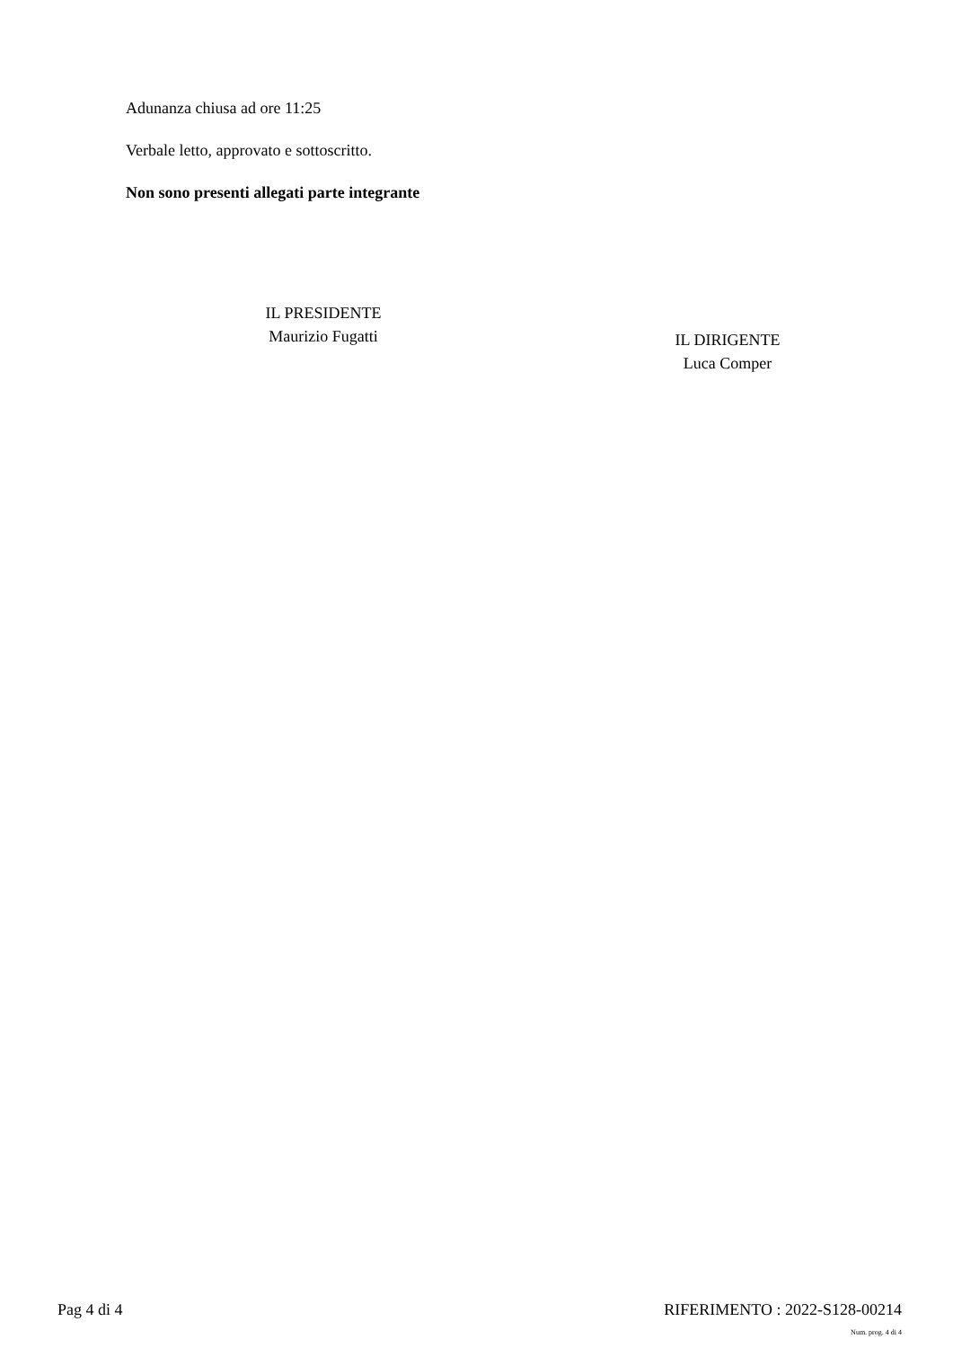Adunanza chiusa ad ore 11:25
Verbale letto, approvato e sottoscritto.
Non sono presenti allegati parte integrante
IL PRESIDENTE
Maurizio Fugatti
IL DIRIGENTE
Luca Comper
Pag 4 di 4 RIFERIMENTO : 2022-S128-00214
Num. prog. 4 di 4